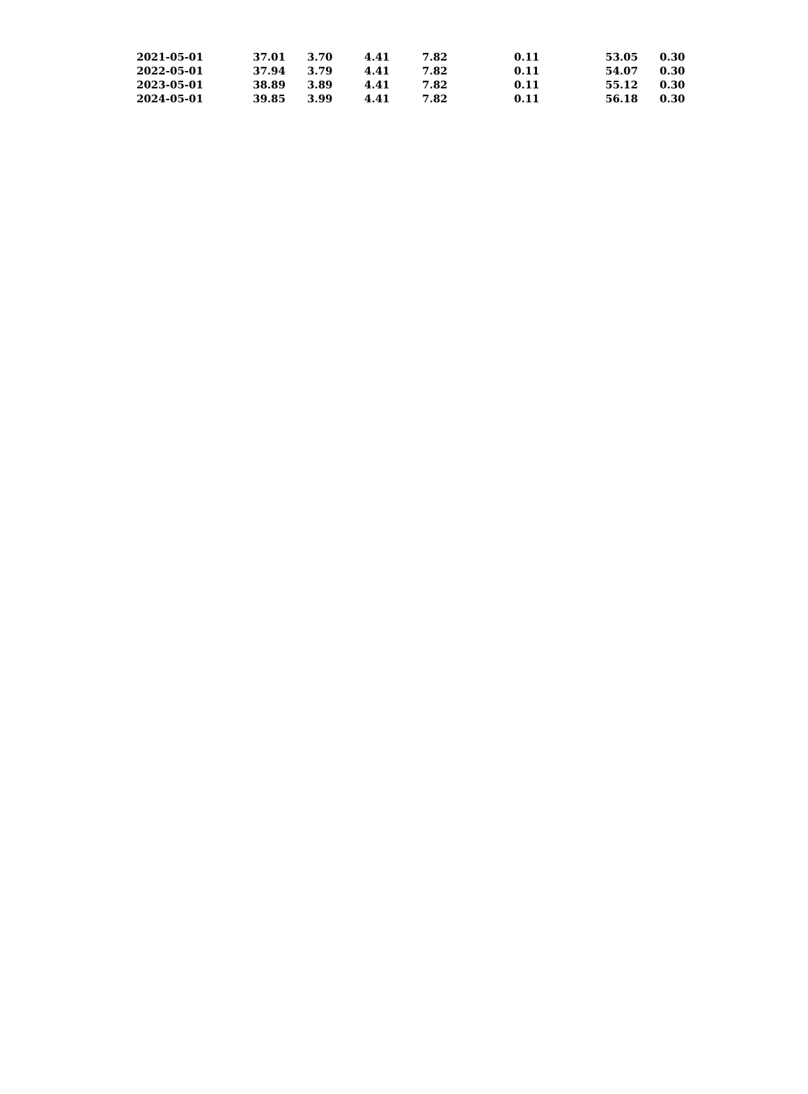| 2021-05-01 | 37.01 | 3.70 | 4.41 | 7.82 | 0.11 | 53.05 | 0.30 |
| 2022-05-01 | 37.94 | 3.79 | 4.41 | 7.82 | 0.11 | 54.07 | 0.30 |
| 2023-05-01 | 38.89 | 3.89 | 4.41 | 7.82 | 0.11 | 55.12 | 0.30 |
| 2024-05-01 | 39.85 | 3.99 | 4.41 | 7.82 | 0.11 | 56.18 | 0.30 |